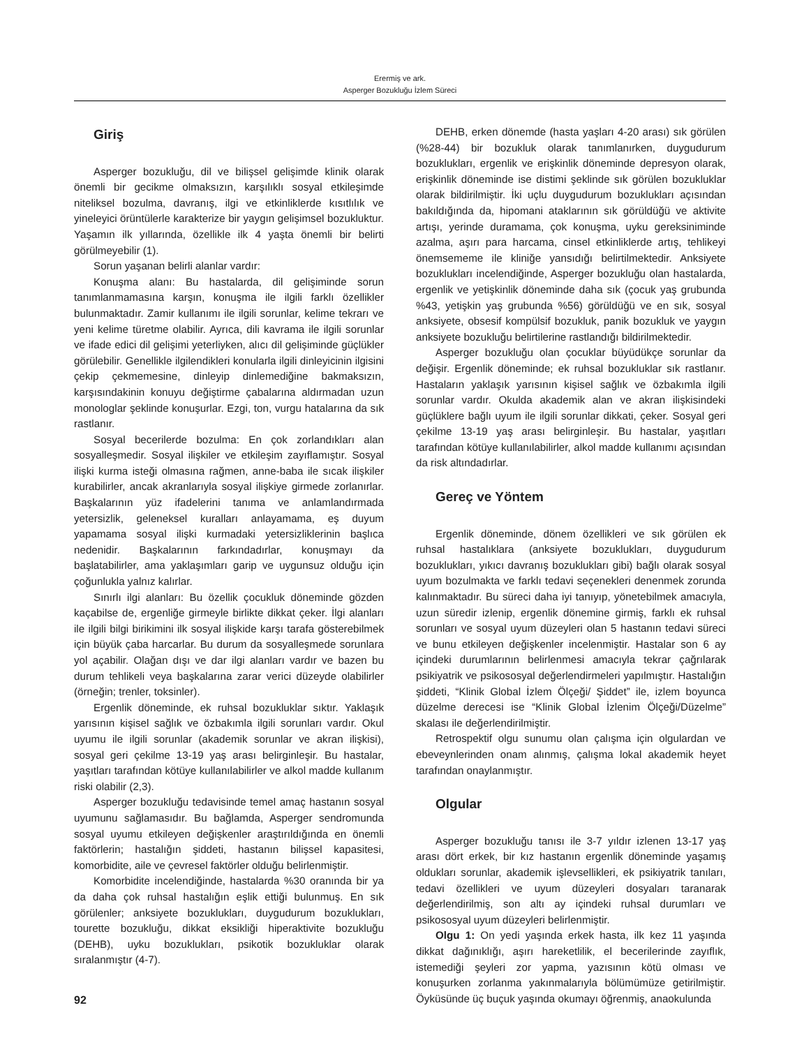Erermiş ve ark.
Asperger Bozukluğu İzlem Süreci
Giriş
Asperger bozukluğu, dil ve bilişsel gelişimde klinik olarak önemli bir gecikme olmaksızın, karşılıklı sosyal etkileşimde niteliksel bozulma, davranış, ilgi ve etkinliklerde kısıtlılık ve yineleyici örüntülerle karakterize bir yaygın gelişimsel bozukluktur. Yaşamın ilk yıllarında, özellikle ilk 4 yaşta önemli bir belirti görülmeyebilir (1).
Sorun yaşanan belirli alanlar vardır:
Konuşma alanı: Bu hastalarda, dil gelişiminde sorun tanımlanmamasına karşın, konuşma ile ilgili farklı özellikler bulunmaktadır. Zamir kullanımı ile ilgili sorunlar, kelime tekrarı ve yeni kelime türetme olabilir. Ayrıca, dili kavrama ile ilgili sorunlar ve ifade edici dil gelişimi yeterliyken, alıcı dil gelişiminde güçlükler görülebilir. Genellikle ilgilendikleri konularla ilgili dinleyicinin ilgisini çekip çekmemesine, dinleyip dinlemediğine bakmaksızın, karşısındakinin konuyu değiştirme çabalarına aldırmadan uzun monologlar şeklinde konuşurlar. Ezgi, ton, vurgu hatalarına da sık rastlanır.
Sosyal becerilerde bozulma: En çok zorlandıkları alan sosyalleşmedir. Sosyal ilişkiler ve etkileşim zayıflamıştır. Sosyal ilişki kurma isteği olmasına rağmen, anne-baba ile sıcak ilişkiler kurabilirler, ancak akranlarıyla sosyal ilişkiye girmede zorlanırlar. Başkalarının yüz ifadelerini tanıma ve anlamlandırmada yetersizlik, geleneksel kuralları anlayamama, eş duyum yapamama sosyal ilişki kurmadaki yetersizliklerinin başlıca nedenidir. Başkalarının farkındadırlar, konuşmayı da başlatabilirler, ama yaklaşımları garip ve uygunsuz olduğu için çoğunlukla yalnız kalırlar.
Sınırlı ilgi alanları: Bu özellik çocukluk döneminde gözden kaçabilse de, ergenliğe girmeyle birlikte dikkat çeker. İlgi alanları ile ilgili bilgi birikimini ilk sosyal ilişkide karşı tarafa gösterebilmek için büyük çaba harcarlar. Bu durum da sosyalleşmede sorunlara yol açabilir. Olağan dışı ve dar ilgi alanları vardır ve bazen bu durum tehlikeli veya başkalarına zarar verici düzeyde olabilirler (örneğin; trenler, toksinler).
Ergenlik döneminde, ek ruhsal bozukluklar sıktır. Yaklaşık yarısının kişisel sağlık ve özbakımla ilgili sorunları vardır. Okul uyumu ile ilgili sorunlar (akademik sorunlar ve akran ilişkisi), sosyal geri çekilme 13-19 yaş arası belirginleşir. Bu hastalar, yaşıtları tarafından kötüye kullanılabilirler ve alkol madde kullanım riski olabilir (2,3).
Asperger bozukluğu tedavisinde temel amaç hastanın sosyal uyumunu sağlamasıdır. Bu bağlamda, Asperger sendromunda sosyal uyumu etkileyen değişkenler araştırıldığında en önemli faktörlerin; hastalığın şiddeti, hastanın bilişsel kapasitesi, komorbidite, aile ve çevresel faktörler olduğu belirlenmiştir.
Komorbidite incelendiğinde, hastalarda %30 oranında bir ya da daha çok ruhsal hastalığın eşlik ettiği bulunmuş. En sık görülenler; anksiyete bozuklukları, duygudurum bozuklukları, tourette bozukluğu, dikkat eksikliği hiperaktivite bozukluğu (DEHB), uyku bozuklukları, psikotik bozukluklar olarak sıralanmıştır (4-7).
DEHB, erken dönemde (hasta yaşları 4-20 arası) sık görülen (%28-44) bir bozukluk olarak tanımlanırken, duygudurum bozuklukları, ergenlik ve erişkinlik döneminde depresyon olarak, erişkinlik döneminde ise distimi şeklinde sık görülen bozukluklar olarak bildirilmiştir. İki uçlu duygudurum bozuklukları açısından bakıldığında da, hipomani ataklarının sık görüldüğü ve aktivite artışı, yerinde duramama, çok konuşma, uyku gereksiniminde azalma, aşırı para harcama, cinsel etkinliklerde artış, tehlikeyi önemsememe ile kliniğe yansıdığı belirtilmektedir. Anksiyete bozuklukları incelendiğinde, Asperger bozukluğu olan hastalarda, ergenlik ve yetişkinlik döneminde daha sık (çocuk yaş grubunda %43, yetişkin yaş grubunda %56) görüldüğü ve en sık, sosyal anksiyete, obsesif kompülsif bozukluk, panik bozukluk ve yaygın anksiyete bozukluğu belirtilerine rastlandığı bildirilmektedir.
Asperger bozukluğu olan çocuklar büyüdükçe sorunlar da değişir. Ergenlik döneminde; ek ruhsal bozukluklar sık rastlanır. Hastaların yaklaşık yarısının kişisel sağlık ve özbakımla ilgili sorunlar vardır. Okulda akademik alan ve akran ilişkisindeki güçlüklere bağlı uyum ile ilgili sorunlar dikkati, çeker. Sosyal geri çekilme 13-19 yaş arası belirginleşir. Bu hastalar, yaşıtları tarafından kötüye kullanılabilirler, alkol madde kullanımı açısından da risk altındadırlar.
Gereç ve Yöntem
Ergenlik döneminde, dönem özellikleri ve sık görülen ek ruhsal hastalıklara (anksiyete bozuklukları, duygudurum bozuklukları, yıkıcı davranış bozuklukları gibi) bağlı olarak sosyal uyum bozulmakta ve farklı tedavi seçenekleri denenmek zorunda kalınmaktadır. Bu süreci daha iyi tanıyıp, yönetebilmek amacıyla, uzun süredir izlenip, ergenlik dönemine girmiş, farklı ek ruhsal sorunları ve sosyal uyum düzeyleri olan 5 hastanın tedavi süreci ve bunu etkileyen değişkenler incelenmiştir. Hastalar son 6 ay içindeki durumlarının belirlenmesi amacıyla tekrar çağrılarak psikiyatrik ve psikososyal değerlendirmeleri yapılmıştır. Hastalığın şiddeti, “Klinik Global İzlem Ölçeği/ Şiddet” ile, izlem boyunca düzelme derecesi ise “Klinik Global İzlenim Ölçeği/Düzelme” skalası ile değerlendirilmiştir.
Retrospektif olgu sunumu olan çalışma için olgulardan ve ebeveynlerinden onam alınmış, çalışma lokal akademik heyet tarafından onaylanmıştır.
Olgular
Asperger bozukluğu tanısı ile 3-7 yıldır izlenen 13-17 yaş arası dört erkek, bir kız hastanın ergenlik döneminde yaşamış oldukları sorunlar, akademik işlevsellikleri, ek psikiyatrik tanıları, tedavi özellikleri ve uyum düzeyleri dosyaları taranarak değerlendirilmiş, son altı ay içindeki ruhsal durumları ve psikososyal uyum düzeyleri belirlenmiştir.
Olgu 1: On yedi yaşında erkek hasta, ilk kez 11 yaşında dikkat dağınıklığı, aşırı hareketlilik, el becerilerinde zayıflık, istemediği şeyleri zor yapma, yazısının kötü olması ve konuşurken zorlanma yakınmalarıyla bölümümüze getirilmiştir. Öyküsünde üç buçuk yaşında okumayı öğrenmiş, anaokulunda
92